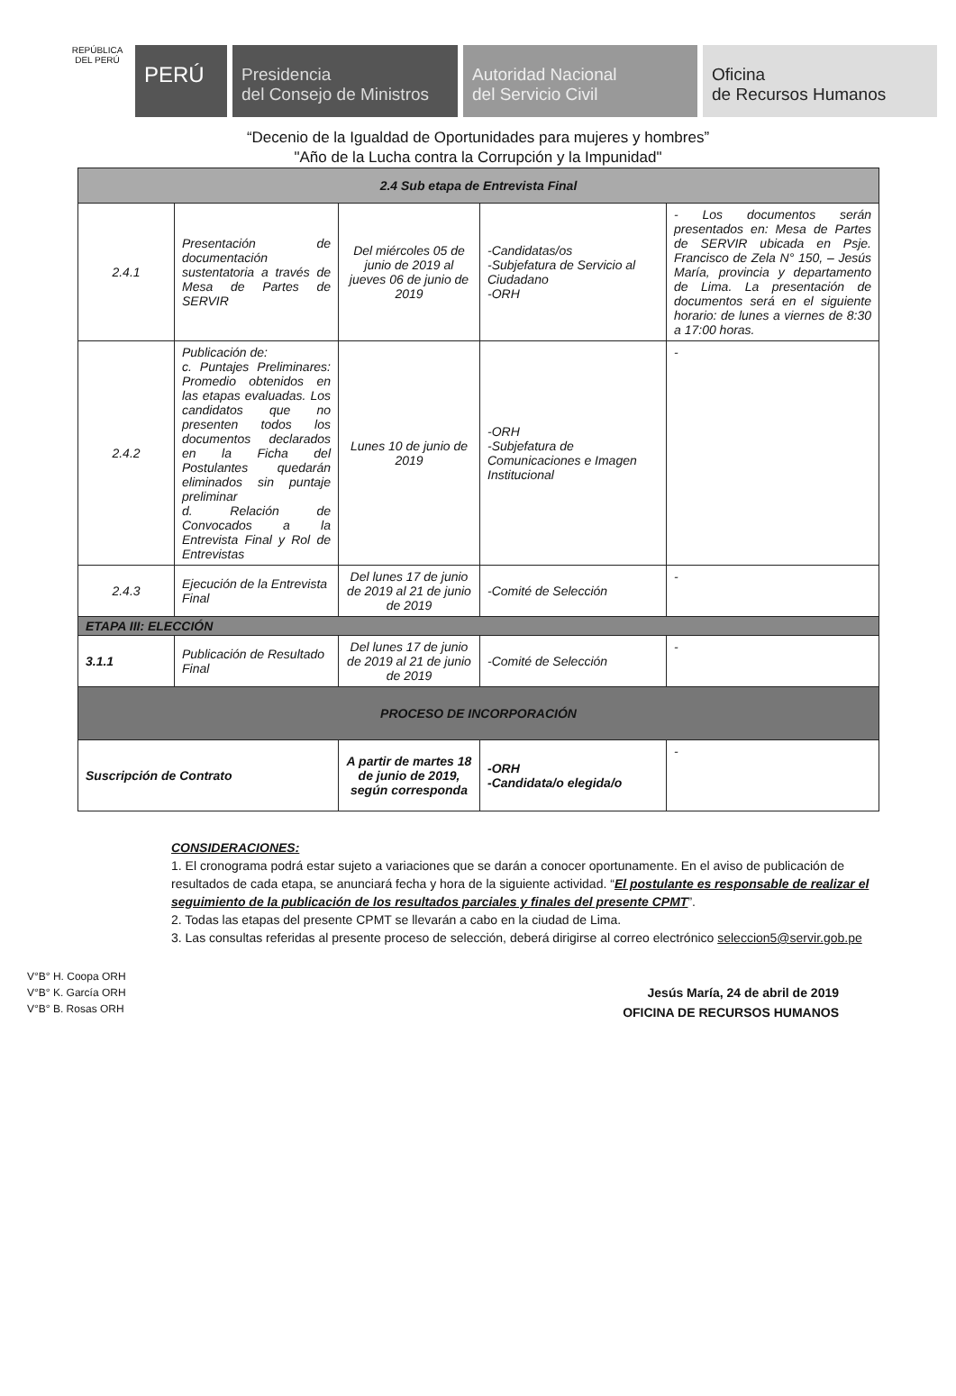REPÚBLICA DEL PERÚ
PERÚ
Presidencia
del Consejo de Ministros
Autoridad Nacional
del Servicio Civil
Oficina
de Recursos Humanos
“Decenio de la Igualdad de Oportunidades para mujeres y hombres”
"Año de la Lucha contra la Corrupción y la Impunidad"
| 2.4 Sub etapa de Entrevista Final | | | | |
| 2.4.1 | Presentación de documentación sustentatoria a través de Mesa de Partes de SERVIR | Del miércoles 05 de junio de 2019 al jueves 06 de junio de 2019 | -Candidatas/os -Subjefatura de Servicio al Ciudadano -ORH | - Los documentos serán presentados en: Mesa de Partes de SERVIR ubicada en Psje. Francisco de Zela N° 150, – Jesús María, provincia y departamento de Lima. La presentación de documentos será en el siguiente horario: de lunes a viernes de 8:30 a 17:00 horas. |
| 2.4.2 | Publicación de: c. Puntajes Preliminares: Promedio obtenidos en las etapas evaluadas. Los candidatos que no presenten todos los documentos declarados en la Ficha del Postulantes quedarán eliminados sin puntaje preliminar d. Relación de Convocados a la Entrevista Final y Rol de Entrevistas | Lunes 10 de junio de 2019 | -ORH -Subjefatura de Comunicaciones e Imagen Institucional | - |
| 2.4.3 | Ejecución de la Entrevista Final | Del lunes 17 de junio de 2019 al 21 de junio de 2019 | -Comité de Selección | - |
| ETAPA III: ELECCIÓN | | | | |
| 3.1.1 | Publicación de Resultado Final | Del lunes 17 de junio de 2019 al 21 de junio de 2019 | -Comité de Selección | - |
| PROCESO DE INCORPORACIÓN | | | | |
| Suscripción de Contrato | | A partir de martes 18 de junio de 2019, según corresponda | -ORH -Candidata/o elegida/o | - |
CONSIDERACIONES:
1. El cronograma podrá estar sujeto a variaciones que se darán a conocer oportunamente. En el aviso de publicación de resultados de cada etapa, se anunciará fecha y hora de la siguiente actividad. “El postulante es responsable de realizar el seguimiento de la publicación de los resultados parciales y finales del presente CPMT”.
2. Todas las etapas del presente CPMT se llevarán a cabo en la ciudad de Lima.
3. Las consultas referidas al presente proceso de selección, deberá dirigirse al correo electrónico seleccion5@servir.gob.pe
Jesús María, 24 de abril de 2019
OFICINA DE RECURSOS HUMANOS
V°B° H. Coopa ORH
V°B° K. García ORH
V°B° B. Rosas ORH